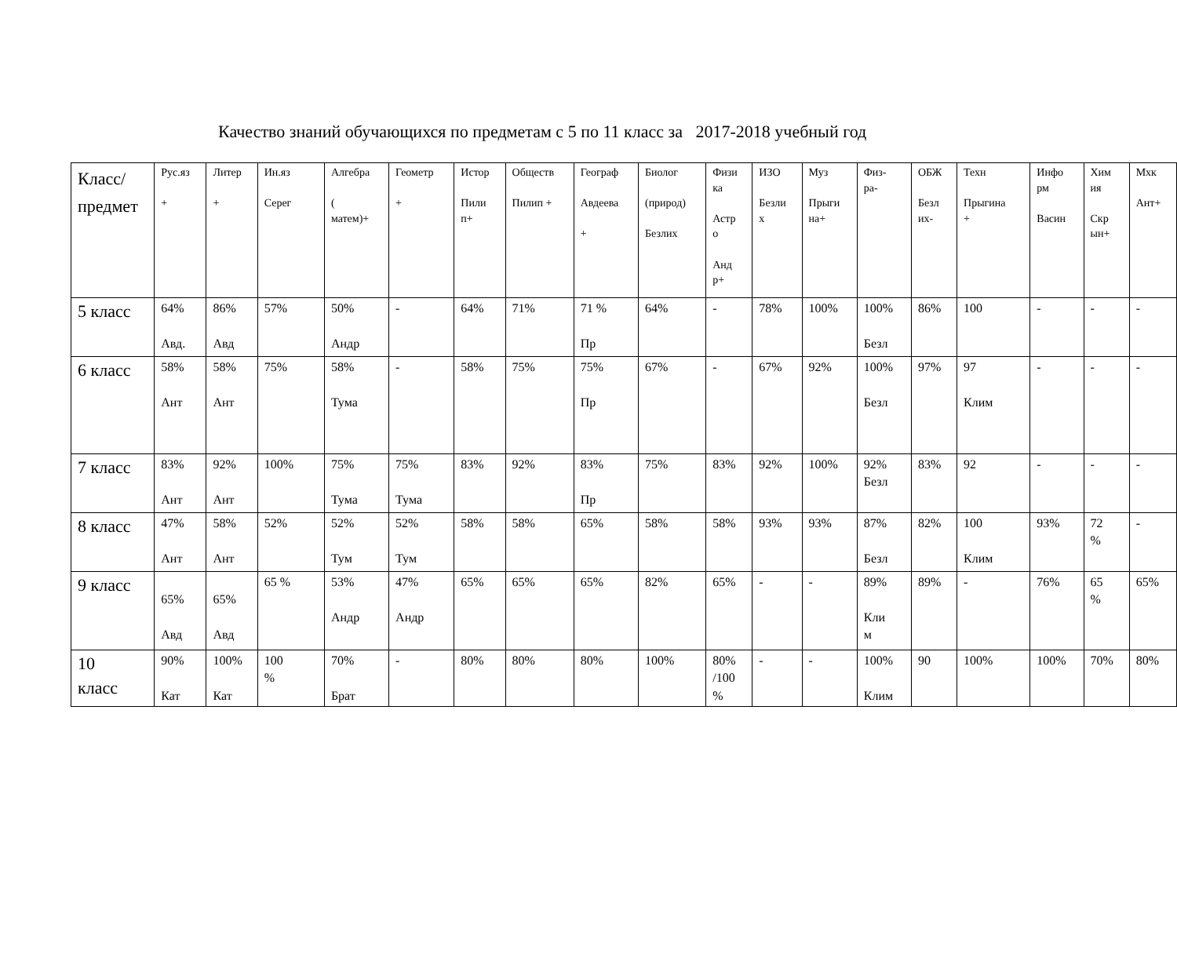Качество знаний обучающихся по предметам с 5 по 11 класс за 2017-2018 учебный год
| Класс/ предмет | Рус.яз + | Литер + | Ин.яз Серег | Алгебра ( матем)+ | Геометр + | Истор Пили п+ | Обществ Пилип + | Географ Авдеева + | Биолог (природ) Безлих | Физи ка Астр о Анд р+ | ИЗО Безли х | Муз Прыги на+ | Физ- ра- | ОБЖ Безл их- | Техн Прыгина + | Инфо рм Васин | Хим ия Скр ын+ | Мхк Ант+ |
| --- | --- | --- | --- | --- | --- | --- | --- | --- | --- | --- | --- | --- | --- | --- | --- | --- | --- | --- |
| 5 класс | 64% Авд. | 86% Авд | 57% | 50% Андр | - | 64% | 71% | 71 % Пр | 64% | - | 78% | 100% | 100% Безл | 86% | 100 | - | - | - |
| 6 класс | 58% Ант | 58% Ант | 75% | 58% Тума | - | 58% | 75% | 75% Пр | 67% | - | 67% | 92% | 100% Безл | 97% | 97 Клим | - | - | - |
| 7 класс | 83% Ант | 92% Ант | 100% | 75% Тума | 75% Тума | 83% | 92% | 83% Пр | 75% | 83% | 92% | 100% | 92% Безл | 83% | 92 | - | - | - |
| 8 класс | 47% Ант | 58% Ант | 52% | 52% Тум | 52% Тум | 58% | 58% | 65% | 58% | 58% | 93% | 93% | 87% Безл | 82% | 100 Клим | 93% | 72 % | - |
| 9 класс | 65% Авд | 65% Авд | 65 % | 53% Андр | 47% Андр | 65% | 65% | 65% | 82% | 65% | - | - | 89% Кли м | 89% | - | 76% | 65 % | 65% |
| 10 класс | 90% Кат | 100% Кат | 100 % | 70% Брат | - | 80% | 80% | 80% | 100% | 80% /100 % | - | - | 100% Клим | 90 | 100% | 100% | 70% | 80% |